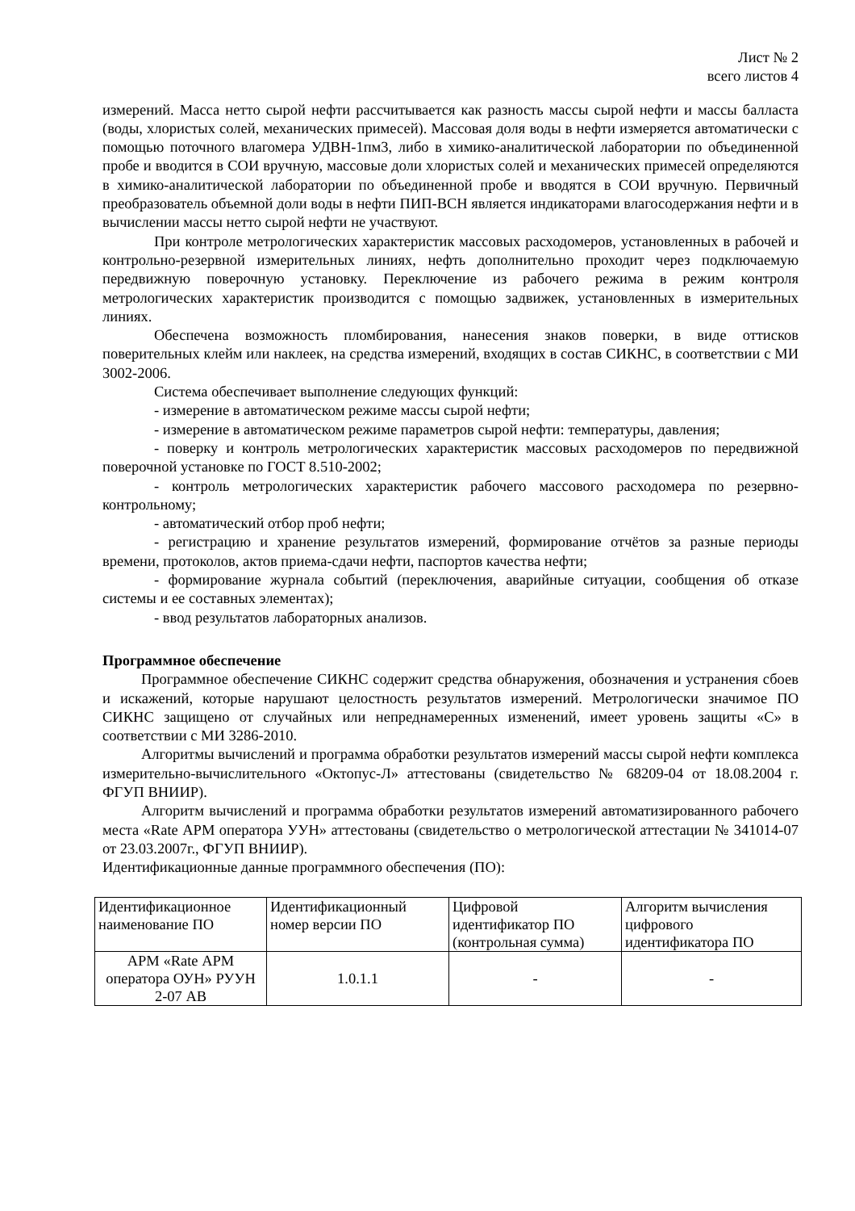Лист № 2
всего листов 4
измерений. Масса нетто сырой нефти рассчитывается как разность массы сырой нефти и массы балласта (воды, хлористых солей, механических примесей). Массовая доля воды в нефти измеряется автоматически с помощью поточного влагомера УДВН-1пм3, либо в химико-аналитической лаборатории по объединенной пробе и вводится в СОИ вручную, массовые доли хлористых солей и механических примесей определяются в химико-аналитической лаборатории по объединенной пробе и вводятся в СОИ вручную. Первичный преобразователь объемной доли воды в нефти ПИП-ВСН является индикаторами влагосодержания нефти и в вычислении массы нетто сырой нефти не участвуют.
При контроле метрологических характеристик массовых расходомеров, установленных в рабочей и контрольно-резервной измерительных линиях, нефть дополнительно проходит через подключаемую передвижную поверочную установку. Переключение из рабочего режима в режим контроля метрологических характеристик производится с помощью задвижек, установленных в измерительных линиях.
Обеспечена возможность пломбирования, нанесения знаков поверки, в виде оттисков поверительных клейм или наклеек, на средства измерений, входящих в состав СИКНС, в соответствии с МИ 3002-2006.
Система обеспечивает выполнение следующих функций:
- измерение в автоматическом режиме массы сырой нефти;
- измерение в автоматическом режиме параметров сырой нефти: температуры, давления;
- поверку и контроль метрологических характеристик массовых расходомеров по передвижной поверочной установке по ГОСТ 8.510-2002;
- контроль метрологических характеристик рабочего массового расходомера по резервно-контрольному;
- автоматический отбор проб нефти;
- регистрацию и хранение результатов измерений, формирование отчётов за разные периоды времени, протоколов, актов приема-сдачи нефти, паспортов качества нефти;
- формирование журнала событий (переключения, аварийные ситуации, сообщения об отказе системы и ее составных элементах);
- ввод результатов лабораторных анализов.
Программное обеспечение
Программное обеспечение СИКНС содержит средства обнаружения, обозначения и устранения сбоев и искажений, которые нарушают целостность результатов измерений. Метрологически значимое ПО СИКНС защищено от случайных или непреднамеренных изменений, имеет уровень защиты «С» в соответствии с МИ 3286-2010.
Алгоритмы вычислений и программа обработки результатов измерений массы сырой нефти комплекса измерительно-вычислительного «Октопус-Л» аттестованы (свидетельство № 68209-04 от 18.08.2004 г. ФГУП ВНИИР).
Алгоритм вычислений и программа обработки результатов измерений автоматизированного рабочего места «Rate АРМ оператора УУН» аттестованы (свидетельство о метрологической аттестации № 341014-07 от 23.03.2007г., ФГУП ВНИИР).
Идентификационные данные программного обеспечения (ПО):
| Идентификационное наименование ПО | Идентификационный номер версии ПО | Цифровой идентификатор ПО (контрольная сумма) | Алгоритм вычисления цифрового идентификатора ПО |
| --- | --- | --- | --- |
| АРМ «Rate АРМ оператора ОУН» РУУН 2-07 АВ | 1.0.1.1 | - | - |